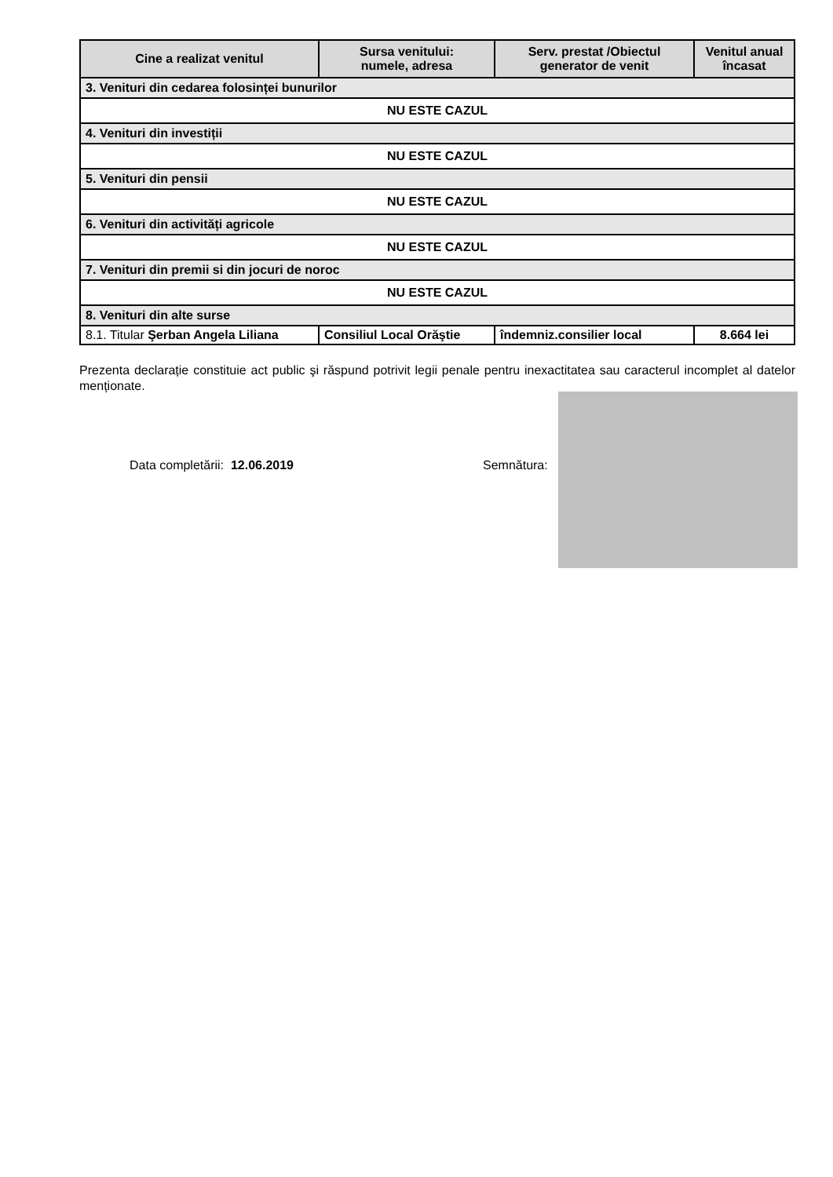| Cine a realizat venitul | Sursa venitului: numele, adresa | Serv. prestat /Obiectul generator de venit | Venitul anual încasat |
| --- | --- | --- | --- |
| 3. Venituri din cedarea folosinței bunurilor | | | |
| NU ESTE CAZUL | | | |
| 4. Venituri din investiții | | | |
| NU ESTE CAZUL | | | |
| 5. Venituri din pensii | | | |
| NU ESTE CAZUL | | | |
| 6. Venituri din activități agricole | | | |
| NU ESTE CAZUL | | | |
| 7. Venituri din premii si din jocuri de noroc | | | |
| NU ESTE CAZUL | | | |
| 8. Venituri din alte surse | | | |
| 8.1. Titular Şerban Angela Liliana | Consiliul Local Orăştie | îndemniz.consilier local | 8.664 lei |
Prezenta declarație constituie act public şi răspund potrivit legii penale pentru inexactitatea sau caracterul incomplet al datelor menționate.
Data completării: 12.06.2019 Semnătura: